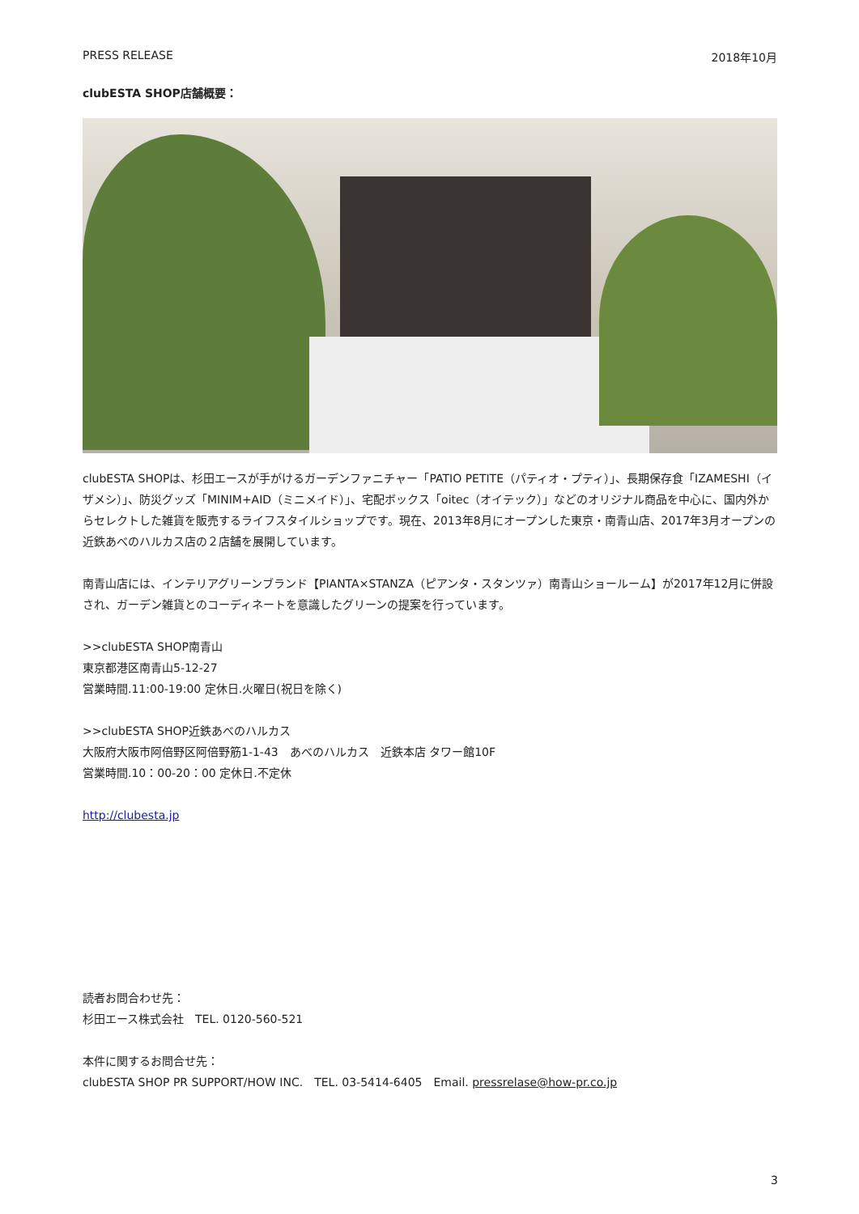PRESS RELEASE 2018年10月
clubESTA SHOP店舗概要：
clubESTA SHOPは、杉田エースが手がけるガーデンファニチャー「PATIO PETITE（パティオ・プティ）」、長期保存食「IZAMESHI（イザメシ）」、防災グッズ「MINIM+AID（ミニメイド）」、宅配ボックス「oitec（オイテック）」などのオリジナル商品を中心に、国内外からセレクトした雑貨を販売するライフスタイルショップです。現在、2013年8月にオープンした東京・南青山店、2017年3月オープンの近鉄あべのハルカス店の２店舗を展開しています。
南青山店には、インテリアグリーンブランド【PIANTA×STANZA（ピアンタ・スタンツァ）南青山ショールーム】が2017年12月に併設され、ガーデン雑貨とのコーディネートを意識したグリーンの提案を行っています。
>>clubESTA SHOP南青山
東京都港区南青山5-12-27
営業時間.11:00-19:00 定休日.火曜日(祝日を除く)
>>clubESTA SHOP近鉄あべのハルカス
大阪府大阪市阿倍野区阿倍野筋1-1-43　あべのハルカス　近鉄本店 タワー館10F
営業時間.10：00-20：00 定休日.不定休
http://clubesta.jp
読者お問合わせ先：
杉田エース株式会社　TEL. 0120-560-521
本件に関するお問合せ先：
clubESTA SHOP PR SUPPORT/HOW INC.　TEL. 03-5414-6405　Email. pressrelase@how-pr.co.jp
3